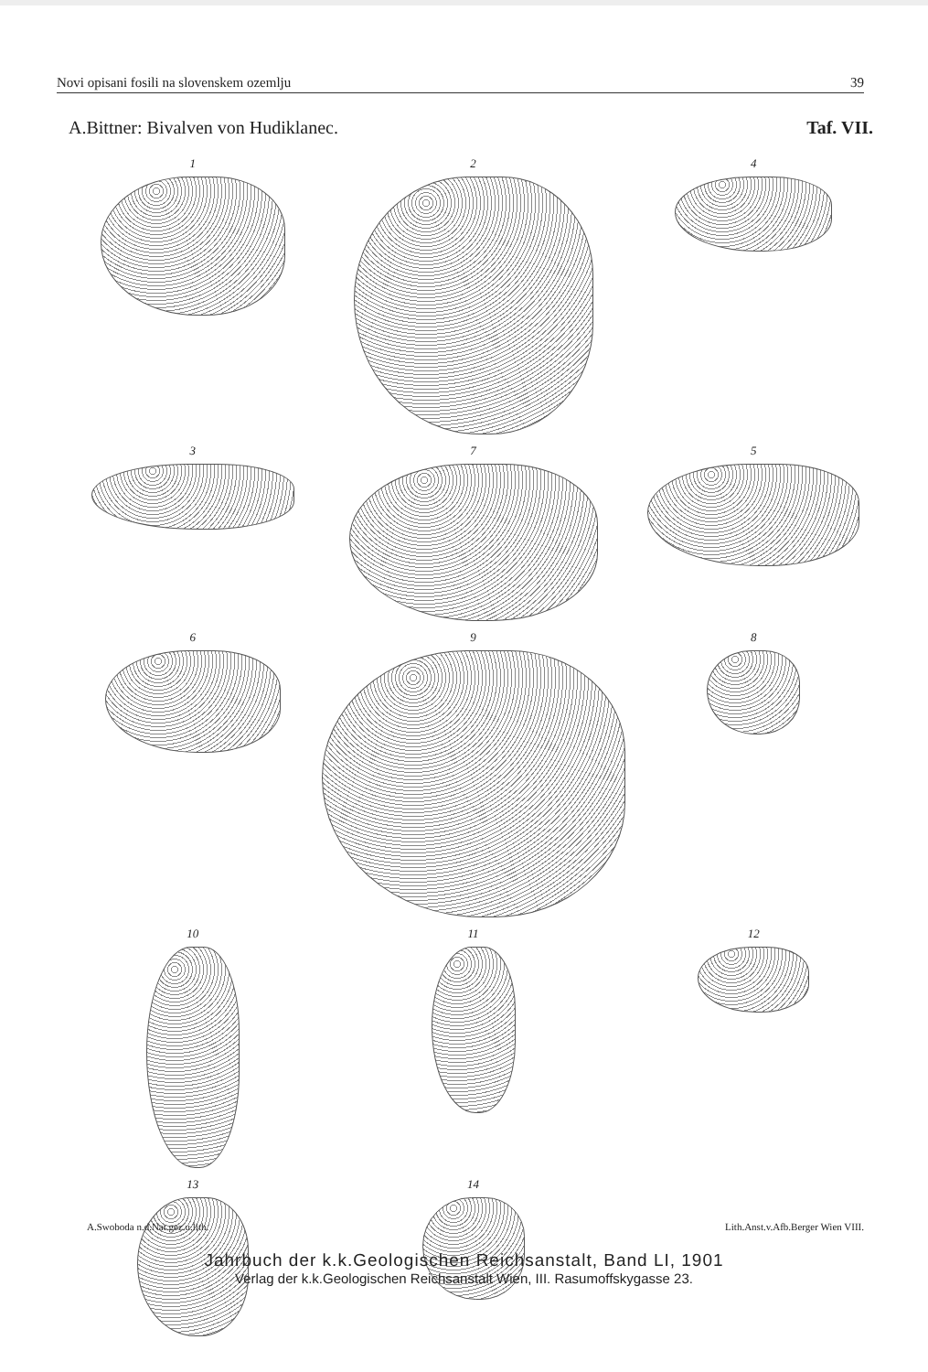Novi opisani fosili na slovenskem ozemlju 39
A.Bittner: Bivalven von Hudiklanec. Taf. VII.
1
2
4
3
7
5
6
9
8
10
11
12
13
14
A.Swoboda n.d.Nat.gez.u.lith. Lith.Anst.v.Afb.Berger Wien VIII.
Jahrbuch der k.k.Geologischen Reichsanstalt, Band LI, 1901
Verlag der k.k.Geologischen Reichsanstalt Wien, III. Rasumoffskygasse 23.